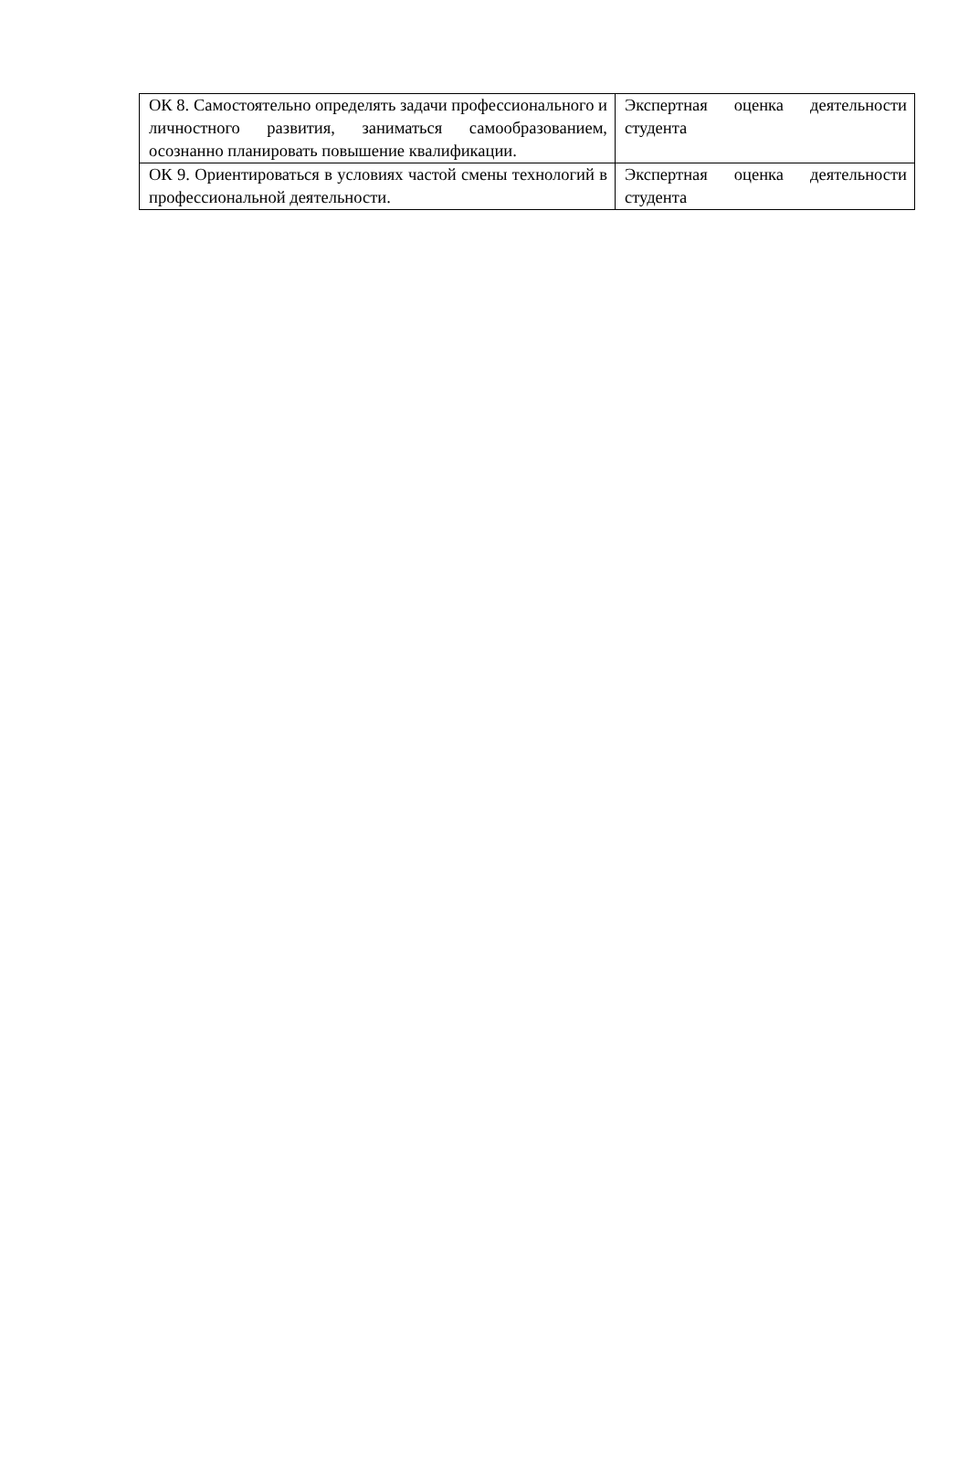| ОК 8. Самостоятельно определять задачи профессионального и личностного развития, заниматься самообразованием, осознанно планировать повышение квалификации. | Экспертная оценка деятельности студента |
| ОК 9. Ориентироваться в условиях частой смены технологий в профессиональной деятельности. | Экспертная оценка деятельности студента |